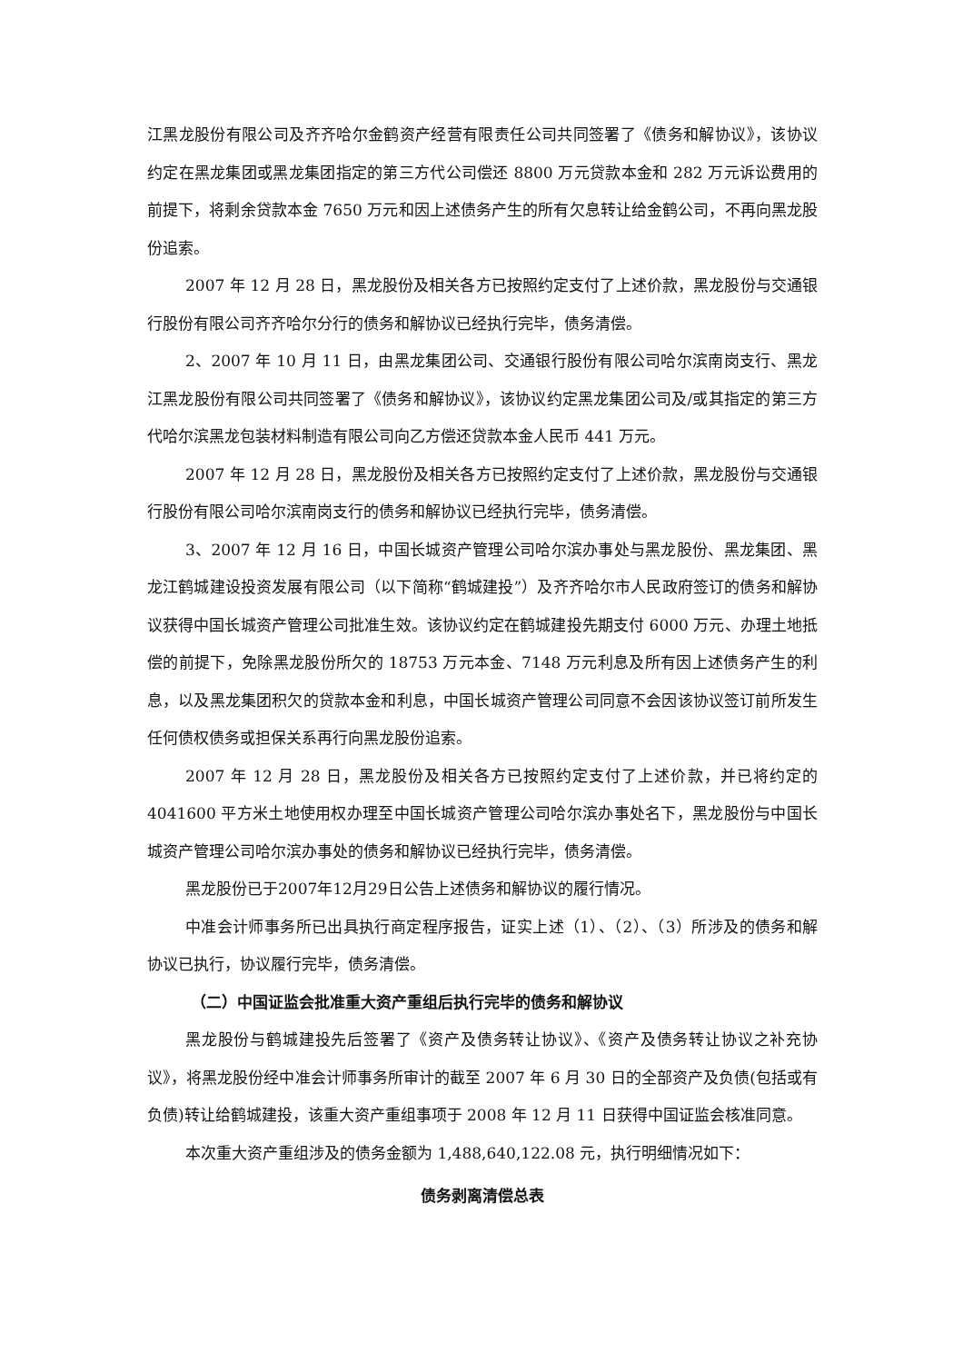江黑龙股份有限公司及齐齐哈尔金鹤资产经营有限责任公司共同签署了《债务和解协议》，该协议约定在黑龙集团或黑龙集团指定的第三方代公司偿还 8800 万元贷款本金和 282 万元诉讼费用的前提下，将剩余贷款本金 7650 万元和因上述债务产生的所有欠息转让给金鹤公司，不再向黑龙股份追索。
2007 年 12 月 28 日，黑龙股份及相关各方已按照约定支付了上述价款，黑龙股份与交通银行股份有限公司齐齐哈尔分行的债务和解协议已经执行完毕，债务清偿。
2、2007 年 10 月 11 日，由黑龙集团公司、交通银行股份有限公司哈尔滨南岗支行、黑龙江黑龙股份有限公司共同签署了《债务和解协议》，该协议约定黑龙集团公司及/或其指定的第三方代哈尔滨黑龙包装材料制造有限公司向乙方偿还贷款本金人民币 441 万元。
2007 年 12 月 28 日，黑龙股份及相关各方已按照约定支付了上述价款，黑龙股份与交通银行股份有限公司哈尔滨南岗支行的债务和解协议已经执行完毕，债务清偿。
3、2007 年 12 月 16 日，中国长城资产管理公司哈尔滨办事处与黑龙股份、黑龙集团、黑龙江鹤城建设投资发展有限公司（以下简称“鹤城建投”）及齐齐哈尔市人民政府签订的债务和解协议获得中国长城资产管理公司批准生效。该协议约定在鹤城建投先期支付 6000 万元、办理土地抵偿的前提下，免除黑龙股份所欠的 18753 万元本金、7148 万元利息及所有因上述债务产生的利息，以及黑龙集团积欠的贷款本金和利息，中国长城资产管理公司同意不会因该协议签订前所发生任何债权债务或担保关系再行向黑龙股份追索。
2007 年 12 月 28 日，黑龙股份及相关各方已按照约定支付了上述价款，并已将约定的 4041600 平方米土地使用权办理至中国长城资产管理公司哈尔滨办事处名下，黑龙股份与中国长城资产管理公司哈尔滨办事处的债务和解协议已经执行完毕，债务清偿。
黑龙股份已于2007年12月29日公告上述债务和解协议的履行情况。
中准会计师事务所已出具执行商定程序报告，证实上述（1）、（2）、（3）所涉及的债务和解协议已执行，协议履行完毕，债务清偿。
（二）中国证监会批准重大资产重组后执行完毕的债务和解协议
黑龙股份与鹤城建投先后签署了《资产及债务转让协议》、《资产及债务转让协议之补充协议》，将黑龙股份经中准会计师事务所审计的截至 2007 年 6 月 30 日的全部资产及负债(包括或有负债)转让给鹤城建投，该重大资产重组事项于 2008 年 12 月 11 日获得中国证监会核准同意。
本次重大资产重组涉及的债务金额为 1,488,640,122.08 元，执行明细情况如下：
债务剥离清偿总表